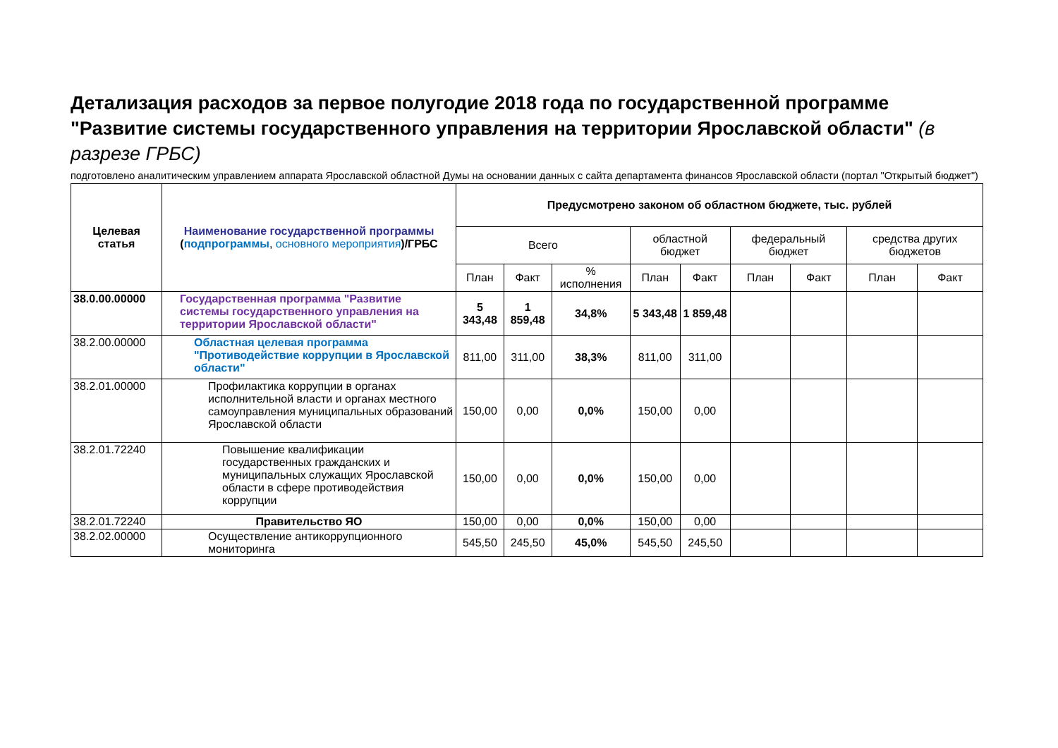Детализация расходов за первое полугодие 2018 года по государственной программе "Развитие системы государственного управления на территории Ярославской области" (в разрезе ГРБС)
подготовлено аналитическим управлением аппарата Ярославской областной Думы на основании данных с сайта департамента финансов Ярославской области (портал "Открытый бюджет")
| Целевая статья | Наименование государственной программы ( подпрограммы , основного мероприятия )/ГРБС | Предусмотрено законом об областном бюджете, тыс. рублей | | | | | | | | |
| --- | --- | --- | --- | --- | --- | --- | --- | --- | --- | --- |
| | | Всего | | | областной бюджет | | федеральный бюджет | | средства других бюджетов | |
| | | План | Факт | % исполнения | План | Факт | План | Факт | План | Факт |
| 38.0.00.00000 | Государственная программа "Развитие системы государственного управления на территории Ярославской области" | 5 343,48 | 1 859,48 | 34,8% | 5 343,48 | 1 859,48 | | | | |
| 38.2.00.00000 | Областная целевая программа "Противодействие коррупции в Ярославской области" | 811,00 | 311,00 | 38,3% | 811,00 | 311,00 | | | | |
| 38.2.01.00000 | Профилактика коррупции в органах исполнительной власти и органах местного самоуправления муниципальных образований Ярославской области | 150,00 | 0,00 | 0,0% | 150,00 | 0,00 | | | | |
| 38.2.01.72240 | Повышение квалификации государственных гражданских и муниципальных служащих Ярославской области в сфере противодействия коррупции | 150,00 | 0,00 | 0,0% | 150,00 | 0,00 | | | | |
| 38.2.01.72240 | Правительство ЯО | 150,00 | 0,00 | 0,0% | 150,00 | 0,00 | | | | |
| 38.2.02.00000 | Осуществление антикоррупционного мониторинга | 545,50 | 245,50 | 45,0% | 545,50 | 245,50 | | | | |